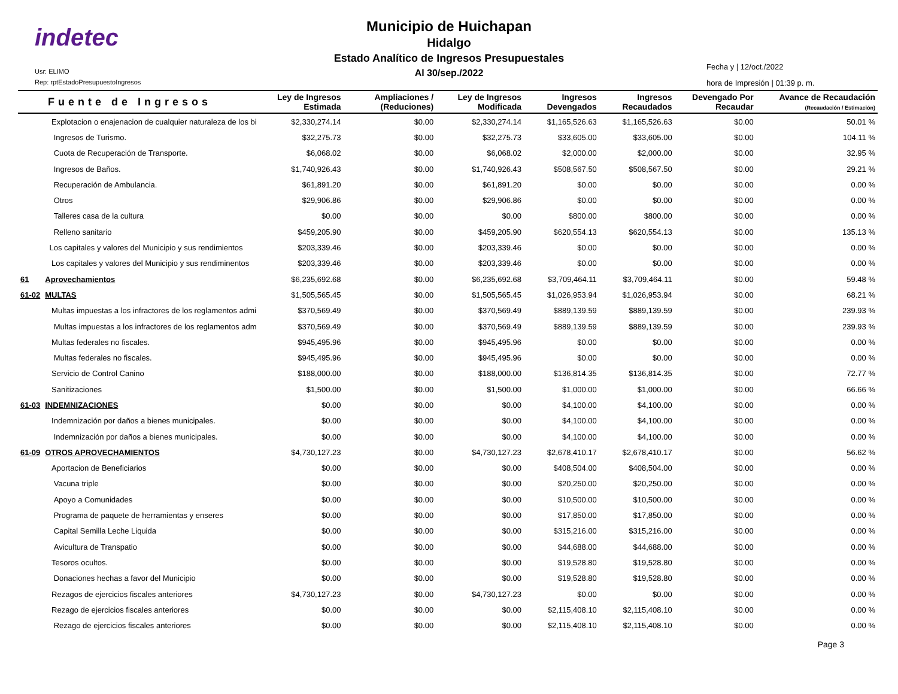indetec
Usr: ELIMO
Rep: rptEstadoPresupuestoIngresos
Municipio de Huichapan
Hidalgo
Estado Analítico de Ingresos Presupuestales
Al 30/sep./2022
Fecha y | 12/oct./2022
hora de Impresión | 01:39 p. m.
| Fuente de Ingresos | | Ley de Ingresos Estimada | Ampliaciones / (Reduciones) | Ley de Ingresos Modificada | Ingresos Devengados | Ingresos Recaudados | Devengado Por Recaudar | Avance de Recaudación (Recaudación / Estimación) |
| --- | --- | --- | --- | --- | --- | --- | --- | --- |
| | Explotacion o enajenacion de cualquier naturaleza de los bi | $2,330,274.14 | $0.00 | $2,330,274.14 | $1,165,526.63 | $1,165,526.63 | $0.00 | 50.01 % |
| | Ingresos de Turismo. | $32,275.73 | $0.00 | $32,275.73 | $33,605.00 | $33,605.00 | $0.00 | 104.11 % |
| | Cuota de Recuperación de Transporte. | $6,068.02 | $0.00 | $6,068.02 | $2,000.00 | $2,000.00 | $0.00 | 32.95 % |
| | Ingresos de Baños. | $1,740,926.43 | $0.00 | $1,740,926.43 | $508,567.50 | $508,567.50 | $0.00 | 29.21 % |
| | Recuperación de Ambulancia. | $61,891.20 | $0.00 | $61,891.20 | $0.00 | $0.00 | $0.00 | 0.00 % |
| | Otros | $29,906.86 | $0.00 | $29,906.86 | $0.00 | $0.00 | $0.00 | 0.00 % |
| | Talleres casa de la cultura | $0.00 | $0.00 | $0.00 | $800.00 | $800.00 | $0.00 | 0.00 % |
| | Relleno sanitario | $459,205.90 | $0.00 | $459,205.90 | $620,554.13 | $620,554.13 | $0.00 | 135.13 % |
| | Los capitales y valores del Municipio y sus rendimientos | $203,339.46 | $0.00 | $203,339.46 | $0.00 | $0.00 | $0.00 | 0.00 % |
| | Los capitales y valores del Municipio y sus rendiminentos | $203,339.46 | $0.00 | $203,339.46 | $0.00 | $0.00 | $0.00 | 0.00 % |
| 61 | Aprovechamientos | $6,235,692.68 | $0.00 | $6,235,692.68 | $3,709,464.11 | $3,709,464.11 | $0.00 | 59.48 % |
| 61-02 | MULTAS | $1,505,565.45 | $0.00 | $1,505,565.45 | $1,026,953.94 | $1,026,953.94 | $0.00 | 68.21 % |
| | Multas impuestas a los infractores de los reglamentos admi | $370,569.49 | $0.00 | $370,569.49 | $889,139.59 | $889,139.59 | $0.00 | 239.93 % |
| | Multas impuestas a los infractores de los reglamentos adm | $370,569.49 | $0.00 | $370,569.49 | $889,139.59 | $889,139.59 | $0.00 | 239.93 % |
| | Multas federales no fiscales. | $945,495.96 | $0.00 | $945,495.96 | $0.00 | $0.00 | $0.00 | 0.00 % |
| | Multas federales no fiscales. | $945,495.96 | $0.00 | $945,495.96 | $0.00 | $0.00 | $0.00 | 0.00 % |
| | Servicio de Control Canino | $188,000.00 | $0.00 | $188,000.00 | $136,814.35 | $136,814.35 | $0.00 | 72.77 % |
| | Sanitizaciones | $1,500.00 | $0.00 | $1,500.00 | $1,000.00 | $1,000.00 | $0.00 | 66.66 % |
| 61-03 | INDEMNIZACIONES | $0.00 | $0.00 | $0.00 | $4,100.00 | $4,100.00 | $0.00 | 0.00 % |
| | Indemnización por daños a bienes municipales. | $0.00 | $0.00 | $0.00 | $4,100.00 | $4,100.00 | $0.00 | 0.00 % |
| | Indemnización por daños a bienes municipales. | $0.00 | $0.00 | $0.00 | $4,100.00 | $4,100.00 | $0.00 | 0.00 % |
| 61-09 | OTROS APROVECHAMIENTOS | $4,730,127.23 | $0.00 | $4,730,127.23 | $2,678,410.17 | $2,678,410.17 | $0.00 | 56.62 % |
| | Aportacion de Beneficiarios | $0.00 | $0.00 | $0.00 | $408,504.00 | $408,504.00 | $0.00 | 0.00 % |
| | Vacuna triple | $0.00 | $0.00 | $0.00 | $20,250.00 | $20,250.00 | $0.00 | 0.00 % |
| | Apoyo a Comunidades | $0.00 | $0.00 | $0.00 | $10,500.00 | $10,500.00 | $0.00 | 0.00 % |
| | Programa de paquete de herramientas y enseres | $0.00 | $0.00 | $0.00 | $17,850.00 | $17,850.00 | $0.00 | 0.00 % |
| | Capital Semilla Leche Liquida | $0.00 | $0.00 | $0.00 | $315,216.00 | $315,216.00 | $0.00 | 0.00 % |
| | Avicultura de Transpatio | $0.00 | $0.00 | $0.00 | $44,688.00 | $44,688.00 | $0.00 | 0.00 % |
| | Tesoros ocultos. | $0.00 | $0.00 | $0.00 | $19,528.80 | $19,528.80 | $0.00 | 0.00 % |
| | Donaciones hechas a favor del Municipio | $0.00 | $0.00 | $0.00 | $19,528.80 | $19,528.80 | $0.00 | 0.00 % |
| | Rezagos de ejercicios fiscales anteriores | $4,730,127.23 | $0.00 | $4,730,127.23 | $0.00 | $0.00 | $0.00 | 0.00 % |
| | Rezago de ejercicios fiscales anteriores | $0.00 | $0.00 | $0.00 | $2,115,408.10 | $2,115,408.10 | $0.00 | 0.00 % |
| | Rezago de ejercicios fiscales anteriores | $0.00 | $0.00 | $0.00 | $2,115,408.10 | $2,115,408.10 | $0.00 | 0.00 % |
Page 3